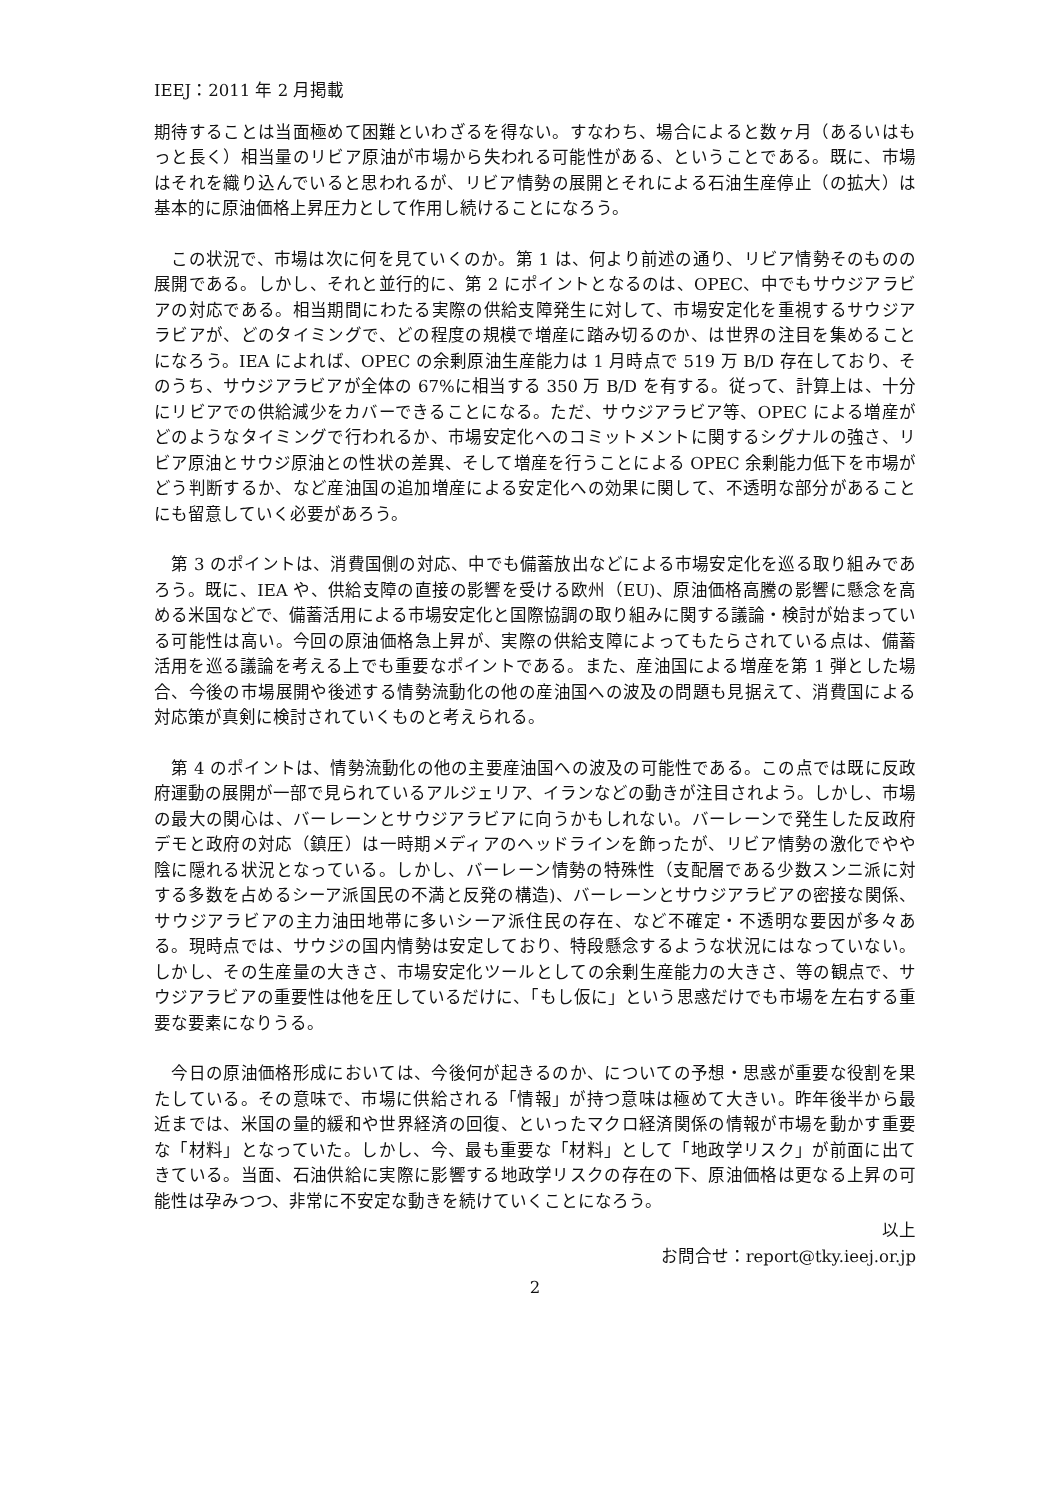IEEJ：2011 年 2 月掲載
期待することは当面極めて困難といわざるを得ない。すなわち、場合によると数ヶ月（あるいはもっと長く）相当量のリビア原油が市場から失われる可能性がある、ということである。既に、市場はそれを織り込んでいると思われるが、リビア情勢の展開とそれによる石油生産停止（の拡大）は基本的に原油価格上昇圧力として作用し続けることになろう。
　この状況で、市場は次に何を見ていくのか。第 1 は、何より前述の通り、リビア情勢そのものの展開である。しかし、それと並行的に、第 2 にポイントとなるのは、OPEC、中でもサウジアラビアの対応である。相当期間にわたる実際の供給支障発生に対して、市場安定化を重視するサウジアラビアが、どのタイミングで、どの程度の規模で増産に踏み切るのか、は世界の注目を集めることになろう。IEA によれば、OPEC の余剰原油生産能力は 1 月時点で 519 万 B/D 存在しており、そのうち、サウジアラビアが全体の 67%に相当する 350 万 B/D を有する。従って、計算上は、十分にリビアでの供給減少をカバーできることになる。ただ、サウジアラビア等、OPEC による増産がどのようなタイミングで行われるか、市場安定化へのコミットメントに関するシグナルの強さ、リビア原油とサウジ原油との性状の差異、そして増産を行うことによる OPEC 余剰能力低下を市場がどう判断するか、など産油国の追加増産による安定化への効果に関して、不透明な部分があることにも留意していく必要があろう。
　第 3 のポイントは、消費国側の対応、中でも備蓄放出などによる市場安定化を巡る取り組みであろう。既に、IEA や、供給支障の直接の影響を受ける欧州（EU)、原油価格高騰の影響に懸念を高める米国などで、備蓄活用による市場安定化と国際協調の取り組みに関する議論・検討が始まっている可能性は高い。今回の原油価格急上昇が、実際の供給支障によってもたらされている点は、備蓄活用を巡る議論を考える上でも重要なポイントである。また、産油国による増産を第 1 弾とした場合、今後の市場展開や後述する情勢流動化の他の産油国への波及の問題も見据えて、消費国による対応策が真剣に検討されていくものと考えられる。
　第 4 のポイントは、情勢流動化の他の主要産油国への波及の可能性である。この点では既に反政府運動の展開が一部で見られているアルジェリア、イランなどの動きが注目されよう。しかし、市場の最大の関心は、バーレーンとサウジアラビアに向うかもしれない。バーレーンで発生した反政府デモと政府の対応（鎮圧）は一時期メディアのヘッドラインを飾ったが、リビア情勢の激化でやや陰に隠れる状況となっている。しかし、バーレーン情勢の特殊性（支配層である少数スンニ派に対する多数を占めるシーア派国民の不満と反発の構造)、バーレーンとサウジアラビアの密接な関係、サウジアラビアの主力油田地帯に多いシーア派住民の存在、など不確定・不透明な要因が多々ある。現時点では、サウジの国内情勢は安定しており、特段懸念するような状況にはなっていない。しかし、その生産量の大きさ、市場安定化ツールとしての余剰生産能力の大きさ、等の観点で、サウジアラビアの重要性は他を圧しているだけに、「もし仮に」という思惑だけでも市場を左右する重要な要素になりうる。
　今日の原油価格形成においては、今後何が起きるのか、についての予想・思惑が重要な役割を果たしている。その意味で、市場に供給される「情報」が持つ意味は極めて大きい。昨年後半から最近までは、米国の量的緩和や世界経済の回復、といったマクロ経済関係の情報が市場を動かす重要な「材料」となっていた。しかし、今、最も重要な「材料」として「地政学リスク」が前面に出てきている。当面、石油供給に実際に影響する地政学リスクの存在の下、原油価格は更なる上昇の可能性は孕みつつ、非常に不安定な動きを続けていくことになろう。
以上
お問合せ：report@tky.ieej.or.jp
2